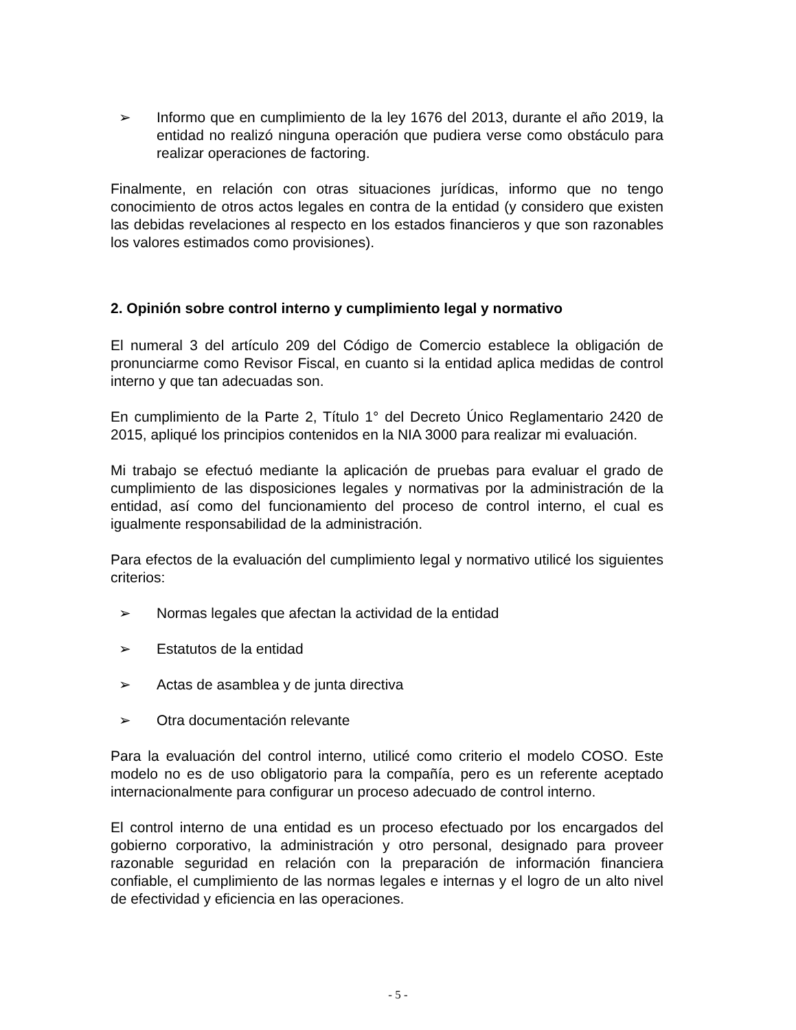➢ Informo que en cumplimiento de la ley 1676 del 2013, durante el año 2019, la entidad no realizó ninguna operación que pudiera verse como obstáculo para realizar operaciones de factoring.
Finalmente, en relación con otras situaciones jurídicas, informo que no tengo conocimiento de otros actos legales en contra de la entidad (y considero que existen las debidas revelaciones al respecto en los estados financieros y que son razonables los valores estimados como provisiones).
2. Opinión sobre control interno y cumplimiento legal y normativo
El numeral 3 del artículo 209 del Código de Comercio establece la obligación de pronunciarme como Revisor Fiscal, en cuanto si la entidad aplica medidas de control interno y que tan adecuadas son.
En cumplimiento de la Parte 2, Título 1° del Decreto Único Reglamentario 2420 de 2015, apliqué los principios contenidos en la NIA 3000 para realizar mi evaluación.
Mi trabajo se efectuó mediante la aplicación de pruebas para evaluar el grado de cumplimiento de las disposiciones legales y normativas por la administración de la entidad, así como del funcionamiento del proceso de control interno, el cual es igualmente responsabilidad de la administración.
Para efectos de la evaluación del cumplimiento legal y normativo utilicé los siguientes criterios:
➢ Normas legales que afectan la actividad de la entidad
➢ Estatutos de la entidad
➢ Actas de asamblea y de junta directiva
➢ Otra documentación relevante
Para la evaluación del control interno, utilicé como criterio el modelo COSO. Este modelo no es de uso obligatorio para la compañía, pero es un referente aceptado internacionalmente para configurar un proceso adecuado de control interno.
El control interno de una entidad es un proceso efectuado por los encargados del gobierno corporativo, la administración y otro personal, designado para proveer razonable seguridad en relación con la preparación de información financiera confiable, el cumplimiento de las normas legales e internas y el logro de un alto nivel de efectividad y eficiencia en las operaciones.
- 5 -